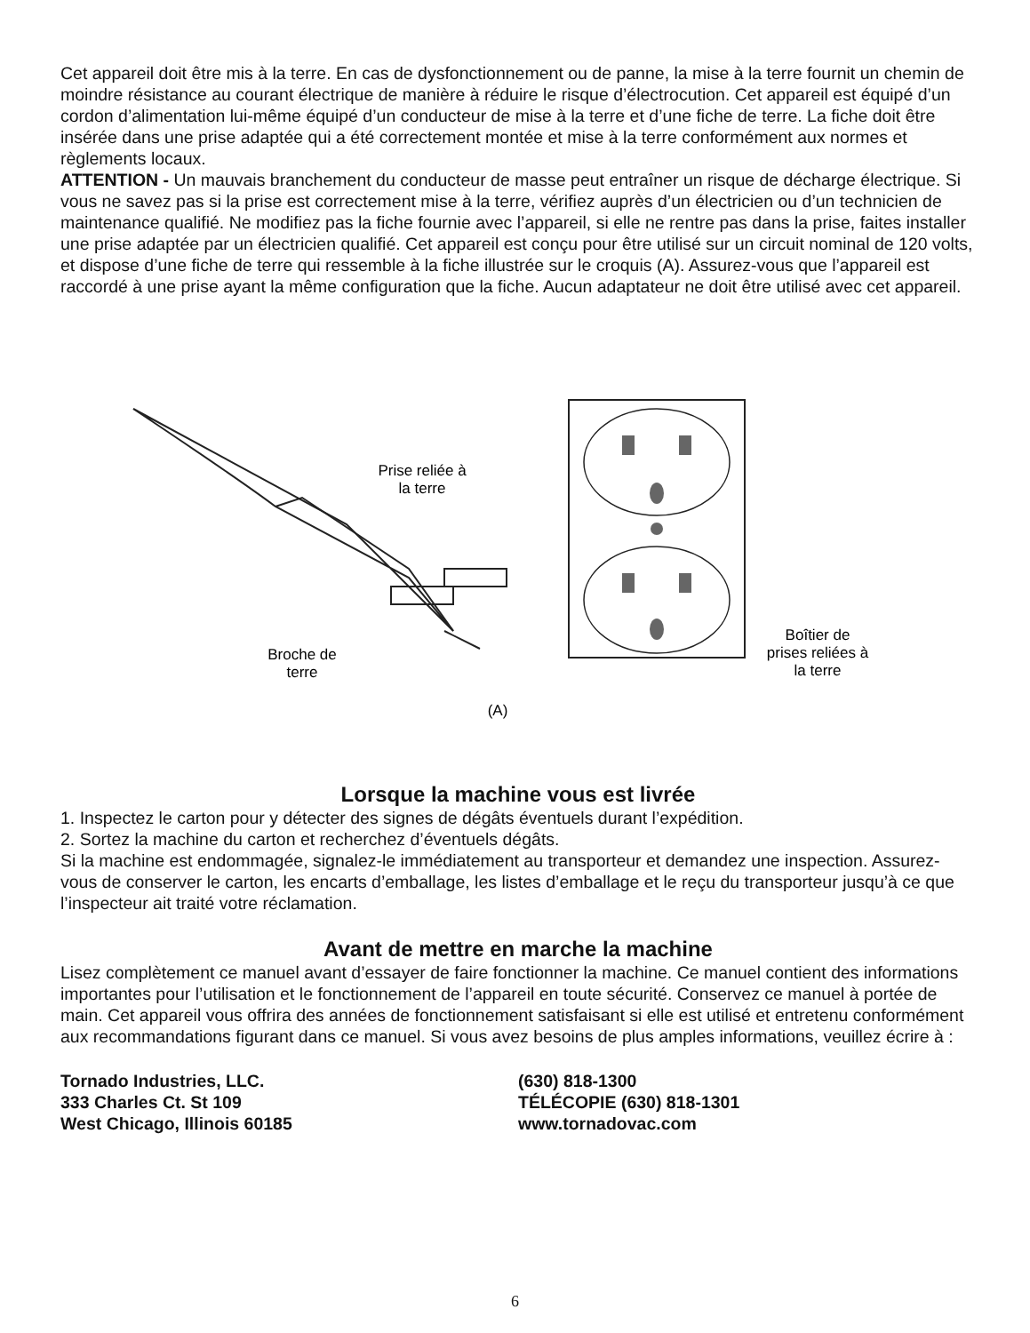Cet appareil doit être mis à la terre. En cas de dysfonctionnement ou de panne, la mise à la terre fournit un chemin de moindre résistance au courant électrique de manière à réduire le risque d’électrocution. Cet appareil est équipé d’un cordon d’alimentation lui-même équipé d’un conducteur de mise à la terre et d’une fiche de terre. La fiche doit être insérée dans une prise adaptée qui a été correctement montée et mise à la terre conformément aux normes et règlements locaux.
ATTENTION - Un mauvais branchement du conducteur de masse peut entraîner un risque de décharge électrique. Si vous ne savez pas si la prise est correctement mise à la terre, vérifiez auprès d’un électricien ou d’un technicien de maintenance qualifié. Ne modifiez pas la fiche fournie avec l’appareil, si elle ne rentre pas dans la prise, faites installer une prise adaptée par un électricien qualifié. Cet appareil est conçu pour être utilisé sur un circuit nominal de 120 volts, et dispose d’une fiche de terre qui ressemble à la fiche illustrée sur le croquis (A). Assurez-vous que l’appareil est raccordé à une prise ayant la même configuration que la fiche. Aucun adaptateur ne doit être utilisé avec cet appareil.
Prise reliée à
la terre
Broche de
terre
Boîtier de
prises reliées à
la terre
(A)
Lorsque la machine vous est livrée
1. Inspectez le carton pour y détecter des signes de dégâts éventuels durant l’expédition.
2. Sortez la machine du carton et recherchez d’éventuels dégâts.
Si la machine est endommagée, signalez-le immédiatement au transporteur et demandez une inspection. Assurez-vous de conserver le carton, les encarts d’emballage, les listes d’emballage et le reçu du transporteur jusqu’à ce que l’inspecteur ait traité votre réclamation.
Avant de mettre en marche la machine
Lisez complètement ce manuel avant d’essayer de faire fonctionner la machine. Ce manuel contient des informations importantes pour l’utilisation et le fonctionnement de l’appareil en toute sécurité. Conservez ce manuel à portée de main. Cet appareil vous offrira des années de fonctionnement satisfaisant si elle est utilisé et entretenu conformément aux recommandations figurant dans ce manuel. Si vous avez besoins de plus amples informations, veuillez écrire à :
Tornado Industries, LLC.
333 Charles Ct. St 109
West Chicago, Illinois 60185
(630) 818-1300
TÉLÉCOPIE (630) 818-1301
www.tornadovac.com
6